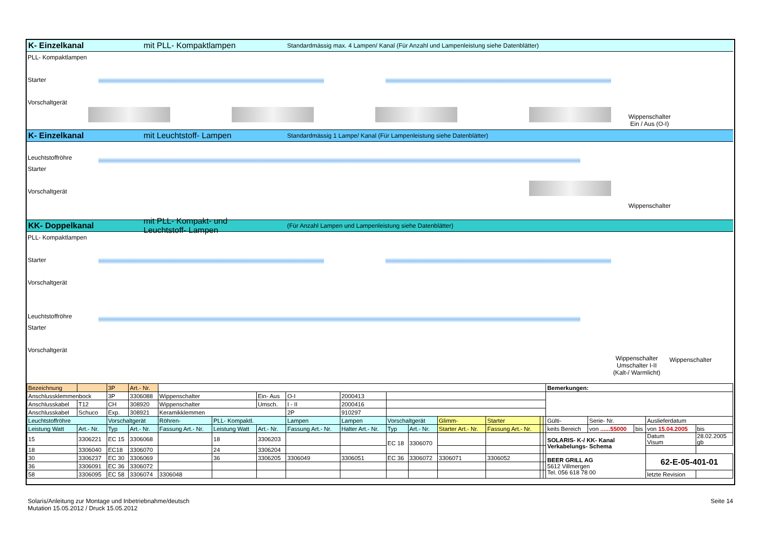K- Einzelkanal mit PLL- Kompaktlampen Standardmässig max. 4 Lampen/ Kanal (Für Anzahl und Lampenleistung siehe Datenblätter)
PLL- Kompaktlampen
Starter
Vorschaltgerät
Wippenschalter
Ein / Aus (O-I)
K- Einzelkanal mit Leuchtstoff- Lampen Standardmässig 1 Lampe/ Kanal (Für Lampenleistung siehe Datenblätter)
Leuchtstoffröhre
Starter
Vorschaltgerät
Wippenschalter
KK- Doppelkanal mit PLL- Kompakt- und Leuchtstoff- Lampen (Für Anzahl Lampen und Lampenleistung siehe Datenblätter)
PLL- Kompaktlampen
Starter
Vorschaltgerät
Leuchtstoffröhre
Starter
Vorschaltgerät
Wippenschalter
Umschalter I-II
(Kalt-/ Warmlicht)
Wippenschalter
| Bezeichnung | | 3P | Art.- Nr. | | | | | | | | | | | | Bemerkungen: | | | | |
| Anschlussklemmenbock | | 3P | 3306088 | Wippenschalter | | Ein- Aus | O-I | 2000413 | | | | | | | | | | | |
| Anschlusskabel | T12 | CH | 308920 | Wippenschalter | | Umsch. | I - II | 2000416 | | | | | | | | | | | |
| Anschlusskabel | Schuco | Exp. | 308921 | Keramikklemmen | | | 2P | 910297 | | | | | | | | | | | |
| Leuchtstoffröhre | | Vorschaltgerät | | Röhren- | PLL- Kompaktl. | | Lampen | Lampen | Vorschaltgerät | | Glimm- | Starter | | | Gülti- | Serie- Nr. | | Auslieferdatum | |
| Leistung Watt | Art.- Nr. | Typ | Art.- Nr. | Fassung Art.- Nr. | Leistung Watt | Art.- Nr. | Fassung Art.- Nr. | Halter Art.- Nr. | Typ | Art.- Nr. | Starter Art.- Nr. | Fassung Art.- Nr. | | | keits Bereich | von ......55000 | bis | von 15.04.2005 | bis |
| 15 | 3306221 | EC 15 | 3306068 | | 18 | 3306203 | | | EC 18 | 3306070 | | | | | SOLARIS- K-/ KK- Kanal Verkabelungs- Schema | | | Datum Visum | 28.02.2005 gb |
| 18 | 3306040 | EC18 | 3306070 | | 24 | 3306204 | | | | | | | | | | | | | |
| 30 | 3306237 | EC 30 | 3306069 | | 36 | 3306205 | 3306049 | 3306051 | EC 36 | 3306072 | 3306071 | 3306052 | | | BEER GRILL AG 5612 Villmergen Tel. 056 618 78 00 | | | 62-E-05-401-01 | |
| 36 | 3306091 | EC 36 | 3306072 | | | | | | | | | | | | | | | | |
| 58 | 3306095 | EC 58 | 3306074 | 3306048 | | | | | | | | | | | | | | letzte Revision | |
Solaris/Anleitung zur Montage und Inbetriebnahme/deutsch
Mutation 15.05.2012 / Druck 15.05.2012
Seite 14